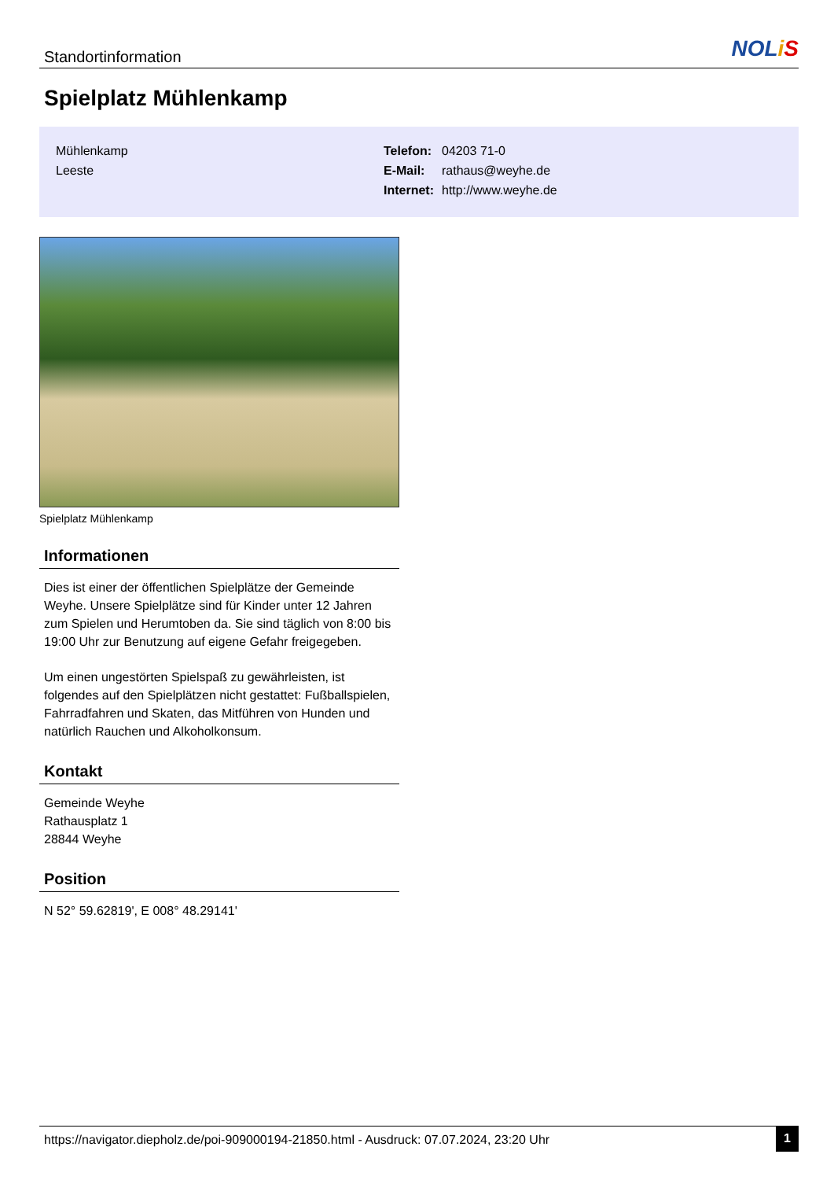Standortinformation
NOLiS
Spielplatz Mühlenkamp
Mühlenkamp
Leeste
| Telefon: | 04203 71-0 |
| E-Mail: | rathaus@weyhe.de |
| Internet: | http://www.weyhe.de |
Spielplatz Mühlenkamp
Informationen
Dies ist einer der öffentlichen Spielplätze der Gemeinde Weyhe. Unsere Spielplätze sind für Kinder unter 12 Jahren zum Spielen und Herumtoben da. Sie sind täglich von 8:00 bis 19:00 Uhr zur Benutzung auf eigene Gefahr freigegeben.
Um einen ungestörten Spielspaß zu gewährleisten, ist folgendes auf den Spielplätzen nicht gestattet: Fußballspielen, Fahrradfahren und Skaten, das Mitführen von Hunden und natürlich Rauchen und Alkoholkonsum.
Kontakt
Gemeinde Weyhe
Rathausplatz 1
28844 Weyhe
Position
N 52° 59.62819', E 008° 48.29141'
https://navigator.diepholz.de/poi-909000194-21850.html - Ausdruck: 07.07.2024, 23:20 Uhr 1